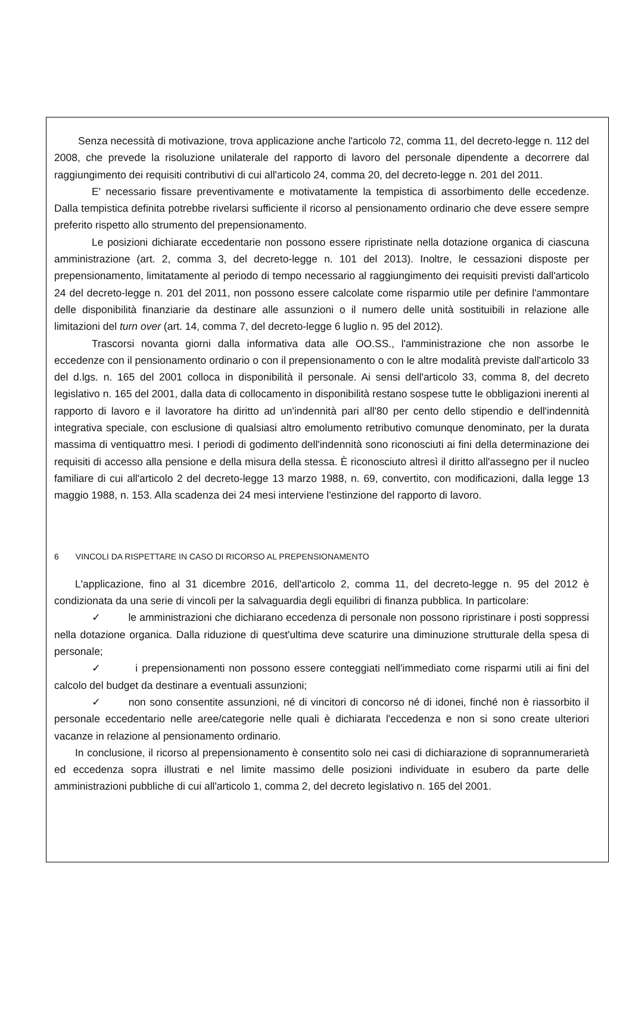Senza necessità di motivazione, trova applicazione anche l'articolo 72, comma 11, del decreto-legge n. 112 del 2008, che prevede la risoluzione unilaterale del rapporto di lavoro del personale dipendente a decorrere dal raggiungimento dei requisiti contributivi di cui all'articolo 24, comma 20, del decreto-legge n. 201 del 2011.
E' necessario fissare preventivamente e motivatamente la tempistica di assorbimento delle eccedenze. Dalla tempistica definita potrebbe rivelarsi sufficiente il ricorso al pensionamento ordinario che deve essere sempre preferito rispetto allo strumento del prepensionamento.
Le posizioni dichiarate eccedentarie non possono essere ripristinate nella dotazione organica di ciascuna amministrazione (art. 2, comma 3, del decreto-legge n. 101 del 2013). Inoltre, le cessazioni disposte per prepensionamento, limitatamente al periodo di tempo necessario al raggiungimento dei requisiti previsti dall'articolo 24 del decreto-legge n. 201 del 2011, non possono essere calcolate come risparmio utile per definire l'ammontare delle disponibilità finanziarie da destinare alle assunzioni o il numero delle unità sostituibili in relazione alle limitazioni del turn over (art. 14, comma 7, del decreto-legge 6 luglio n. 95 del 2012).
Trascorsi novanta giorni dalla informativa data alle OO.SS., l'amministrazione che non assorbe le eccedenze con il pensionamento ordinario o con il prepensionamento o con le altre modalità previste dall'articolo 33 del d.lgs. n. 165 del 2001 colloca in disponibilità il personale. Ai sensi dell'articolo 33, comma 8, del decreto legislativo n. 165 del 2001, dalla data di collocamento in disponibilità restano sospese tutte le obbligazioni inerenti al rapporto di lavoro e il lavoratore ha diritto ad un'indennità pari all'80 per cento dello stipendio e dell'indennità integrativa speciale, con esclusione di qualsiasi altro emolumento retributivo comunque denominato, per la durata massima di ventiquattro mesi. I periodi di godimento dell'indennità sono riconosciuti ai fini della determinazione dei requisiti di accesso alla pensione e della misura della stessa. È riconosciuto altresì il diritto all'assegno per il nucleo familiare di cui all'articolo 2 del decreto-legge 13 marzo 1988, n. 69, convertito, con modificazioni, dalla legge 13 maggio 1988, n. 153. Alla scadenza dei 24 mesi interviene l'estinzione del rapporto di lavoro.
6 VINCOLI DA RISPETTARE IN CASO DI RICORSO AL PREPENSIONAMENTO
L'applicazione, fino al 31 dicembre 2016, dell'articolo 2, comma 11, del decreto-legge n. 95 del 2012 è condizionata da una serie di vincoli per la salvaguardia degli equilibri di finanza pubblica. In particolare:
✓ le amministrazioni che dichiarano eccedenza di personale non possono ripristinare i posti soppressi nella dotazione organica. Dalla riduzione di quest'ultima deve scaturire una diminuzione strutturale della spesa di personale;
✓ i prepensionamenti non possono essere conteggiati nell'immediato come risparmi utili ai fini del calcolo del budget da destinare a eventuali assunzioni;
✓ non sono consentite assunzioni, né di vincitori di concorso né di idonei, finché non è riassorbito il personale eccedentario nelle aree/categorie nelle quali è dichiarata l'eccedenza e non si sono create ulteriori vacanze in relazione al pensionamento ordinario.
In conclusione, il ricorso al prepensionamento è consentito solo nei casi di dichiarazione di soprannumerarietà ed eccedenza sopra illustrati e nel limite massimo delle posizioni individuate in esubero da parte delle amministrazioni pubbliche di cui all'articolo 1, comma 2, del decreto legislativo n. 165 del 2001.